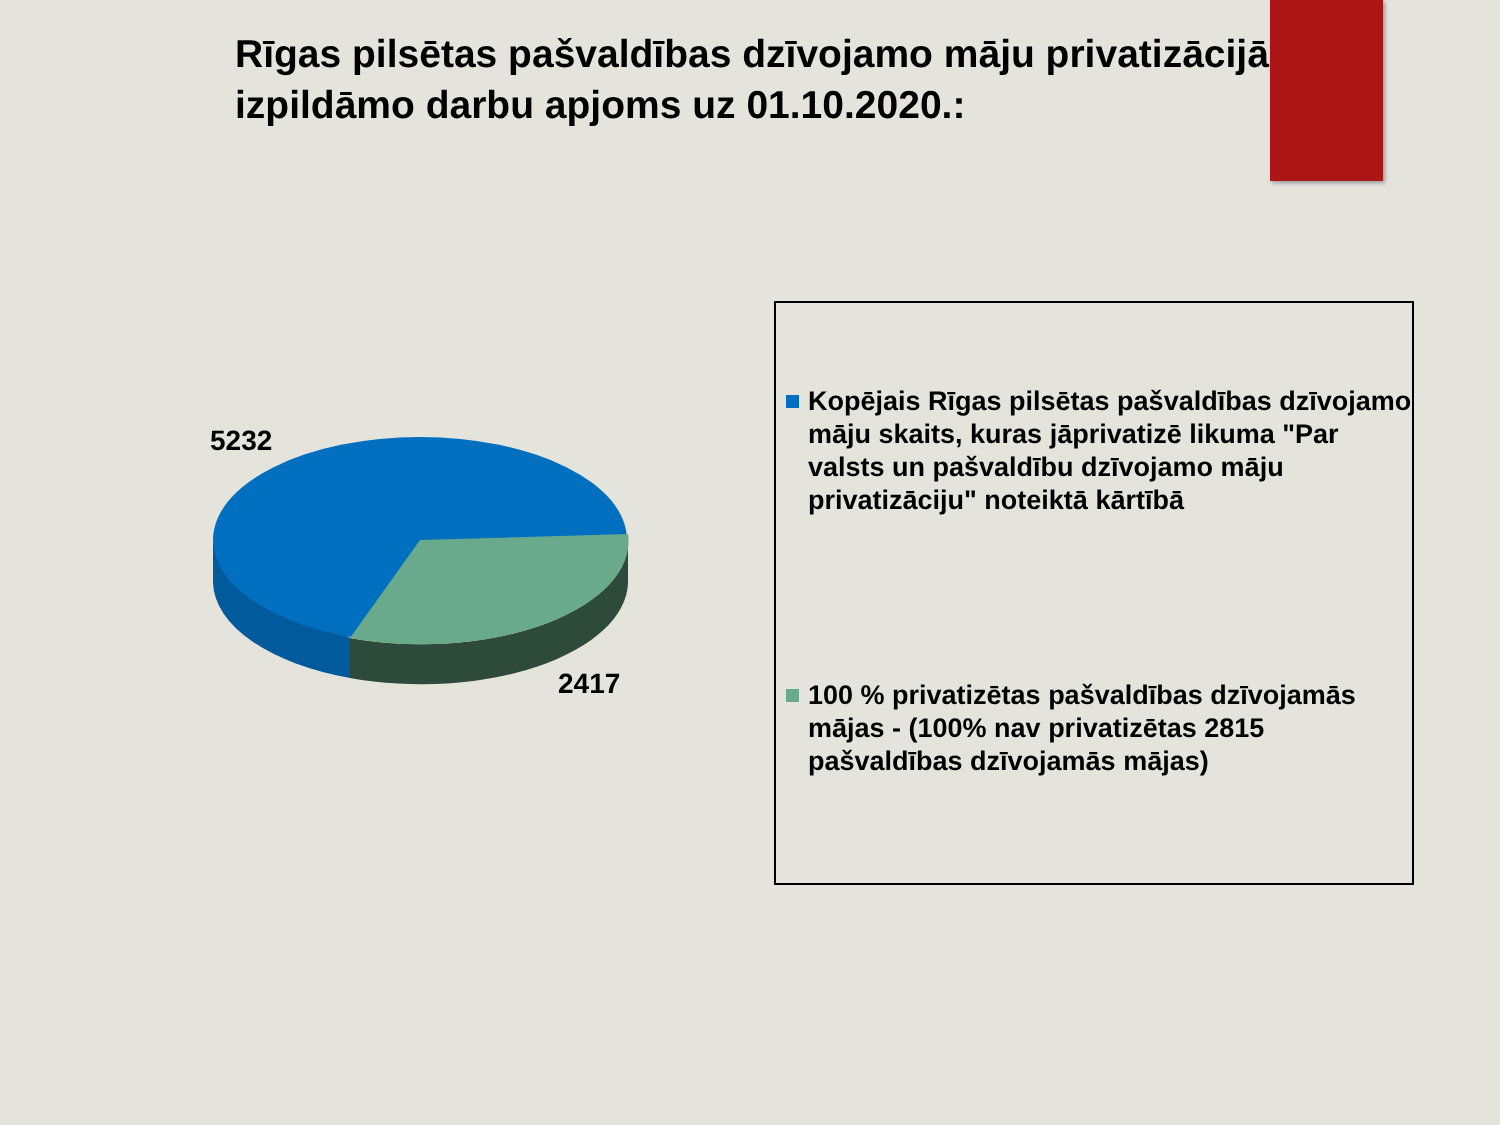Rīgas pilsētas pašvaldības dzīvojamo māju privatizācijā izpildāmo darbu apjoms uz 01.10.2020.:
5232
2417
Kopējais Rīgas pilsētas pašvaldības dzīvojamo māju skaits, kuras jāprivatizē likuma "Par valsts un pašvaldību dzīvojamo māju privatizāciju" noteiktā kārtībā
100 % privatizētas pašvaldības dzīvojamās mājas - (100% nav privatizētas 2815 pašvaldības dzīvojamās mājas)